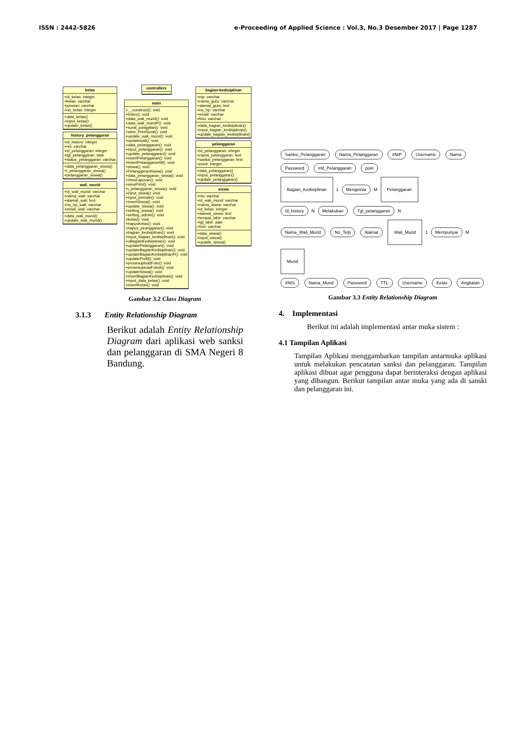ISSN : 2442-5826 e-Proceeding of Applied Science : Vol.3, No.3 Desember 2017 | Page 1287
kelas
+id_kelas: integer
+kelas: varchar
+jurusan: varchar
+no_kelas: integer
+data_kelas()
+input_kelas()
+update_kelas()
history_pelanggaran
+id_history: integer
+nis: varchar
+id_pelanggaran: integer
+tgl_pelanggaran: date
+status_pelanggaran: varchar
+data_pelanggaran_siswa()
+i_pelanggaran_siswa()
+pelanggaran_siswa()
wali_murid
+id_wali_murid: varchar
+nama_wali: varchar
+alamat_wali: text
+no_hp_wali: varchar
+email_wali: varchar
+data_wali_murid()
+update_wali_murid()
controllers
main
+__construct(): void
+index(): void
+data_wali_murid(): void
+data_wali_muridP(): void
+surat_panggilan(): void
+view_PrintSurat(): void
+update_wali_murid(): void
+updatewali(): void
+data_pelanggaran(): void
+input_pelanggaran(): void
+update_pelanggaran(): void
+insertPelanggaran(): void
+insertPelanggaranM(): void
+siswa(): void
+PelanggaranSiswa(): void
+data_pelanggaran_siswa(): void
+ViewLaporan(): void
+viewPrint(): void
+i_pelanggaran_siswa(): void
+input_siswa(): void
+input_periode(): void
+insertSiswa(): void
+update_siswa(): void
+setting_siswa(): void
+setting_admin(): void
+kelas(): void
+hapusKelas(): void
+hapus_peanggaran(): void
+bagian_kedisiplinan(): void
+input_bagian_kedisiplinan(): void
+uBagianKedisiplinan(): void
+updatePelanggaran(): void
+updateBagianKedisiplinan(): void
+updateBagianKedisiplinanP(): void
+updateProfil(): void
+prosesuploadFoto(): void
+prosesuploadFotoA(): void
+updateSiswa(): void
+insertBagianKedisiplinan(): void
+input_data_kelas(): void
+insertKelas(): void
bagian-kedisiplinan
+nip: varchar
+nama_guru: varchar
+alamat_guru: text
+no_hp: varchar
+email: varchar
+foto: varchar
+data_bagian_kedisiplinan()
+input_bagian_kedisiplinan()
+update_bagian_kedisiplinan()
pelanggaran
+id_pelanggaran: integer
+nama_pelanggaran: text
+sanksi_pelanggaran: text
+point: integer
+data_pelanggaran()
+input_pelanggaran()
+update_pelanggaran()
siswa
+nis: varchar
+id_wali_murid: varchar
+nama_siswa: varchar
+id_kelas: integer
+alamat_siswa: text
+tempat_lahir: varchar
+tgl_lahir: date
+foto: varchar
+data_siswa()
+input_siswa()
+update_siswa()
Gambar 3.2 Class Diagram
3.1.3 Entity Relationship Diagram
Berikut adalah Entity Relationship Diagram dari aplikasi web sanksi dan pelanggaran di SMA Negeri 8 Bandung.
Sanksi_Pelanggaran Nama_Pelanggaran #NIP Username Nama Password #Id_Pelanggaran poin
Bagian_Kedisiplinan 1 Mengelola M Pelanggaran
Id_history N Melakukan Tgl_pelanggaran N
Nama_Wali_Murid No_Telp Alamat Wali_Murid 1 Mempunyai M Murid
#NIS Nama_Murid Password TTL Username Kelas Angkatan
Gambar 3.3 Entity Relationship Diagram
4. Implementasi
Berikut ini adalah implementasi antar muka sistem :
4.1 Tampilan Aplikasi
Tampilan Aplikasi menggambarkan tampilan antarmuka aplikasi untuk melakukan pencatatan sanksi dan pelanggaran. Tampilan aplikasi dibuat agar pengguna dapat berinteraksi dengan aplikasi yang dibangun. Berikut tampilan antar muka yang ada di sanski dan pelanggaran ini.